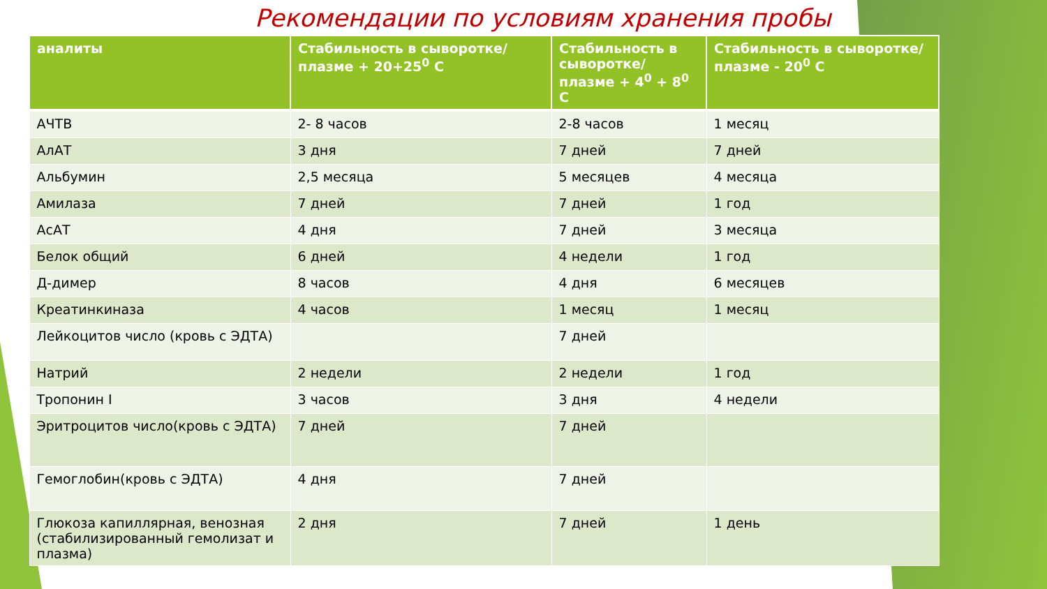Рекомендации по условиям хранения пробы
| аналиты | Стабильность в сыворотке/плазме + 20+25<sup>0</sup> С | Стабильность в сыворотке/плазме + 4<sup>0</sup> + 8<sup>0</sup> С | Стабильность в сыворотке/плазме - 20<sup>0</sup> С |
| --- | --- | --- | --- |
| АЧТВ | 2- 8 часов | 2-8 часов | 1 месяц |
| АлАТ | 3 дня | 7 дней | 7 дней |
| Альбумин | 2,5 месяца | 5 месяцев | 4 месяца |
| Амилаза | 7 дней | 7 дней | 1 год |
| АсАТ | 4 дня | 7 дней | 3 месяца |
| Белок общий | 6 дней | 4 недели | 1 год |
| Д-димер | 8 часов | 4 дня | 6 месяцев |
| Креатинкиназа | 4 часов | 1 месяц | 1 месяц |
| Лейкоцитов число (кровь с ЭДТА) | | 7 дней | |
| Натрий | 2 недели | 2 недели | 1 год |
| Тропонин I | 3 часов | 3 дня | 4 недели |
| Эритроцитов число(кровь с ЭДТА) | 7 дней | 7 дней | |
| Гемоглобин(кровь с ЭДТА) | 4 дня | 7 дней | |
| Глюкоза капиллярная, венозная (стабилизированный гемолизат и плазма) | 2 дня | 7 дней | 1 день |